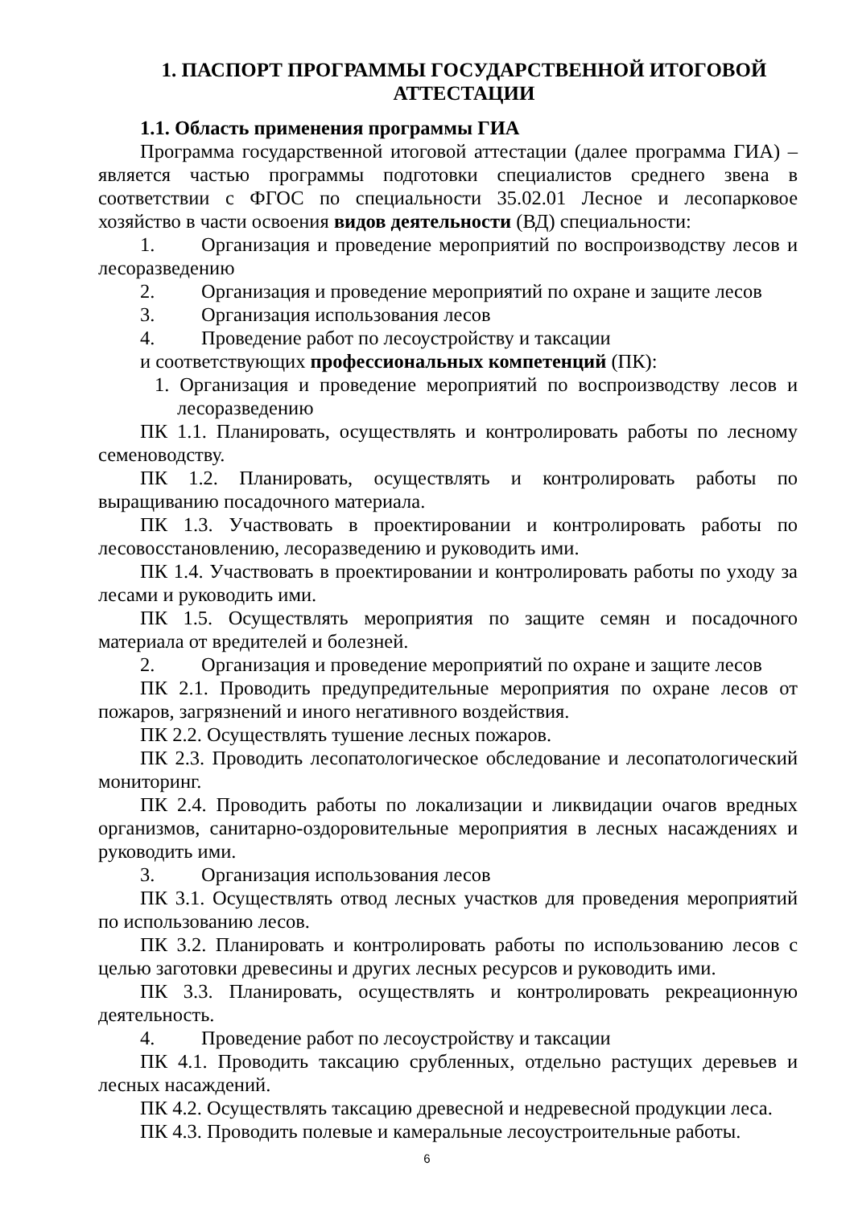1. ПАСПОРТ ПРОГРАММЫ ГОСУДАРСТВЕННОЙ ИТОГОВОЙ АТТЕСТАЦИИ
1.1. Область применения программы ГИА
Программа государственной итоговой аттестации (далее программа ГИА) – является частью программы подготовки специалистов среднего звена в соответствии с ФГОС по специальности 35.02.01 Лесное и лесопарковое хозяйство в части освоения видов деятельности (ВД) специальности:
1. Организация и проведение мероприятий по воспроизводству лесов и лесоразведению
2. Организация и проведение мероприятий по охране и защите лесов
3. Организация использования лесов
4. Проведение работ по лесоустройству и таксации
и соответствующих профессиональных компетенций (ПК):
1. Организация и проведение мероприятий по воспроизводству лесов и лесоразведению
ПК 1.1. Планировать, осуществлять и контролировать работы по лесному семеноводству.
ПК 1.2. Планировать, осуществлять и контролировать работы по выращиванию посадочного материала.
ПК 1.3. Участвовать в проектировании и контролировать работы по лесовосстановлению, лесоразведению и руководить ими.
ПК 1.4. Участвовать в проектировании и контролировать работы по уходу за лесами и руководить ими.
ПК 1.5. Осуществлять мероприятия по защите семян и посадочного материала от вредителей и болезней.
2. Организация и проведение мероприятий по охране и защите лесов
ПК 2.1. Проводить предупредительные мероприятия по охране лесов от пожаров, загрязнений и иного негативного воздействия.
ПК 2.2. Осуществлять тушение лесных пожаров.
ПК 2.3. Проводить лесопатологическое обследование и лесопатологический мониторинг.
ПК 2.4. Проводить работы по локализации и ликвидации очагов вредных организмов, санитарно-оздоровительные мероприятия в лесных насаждениях и руководить ими.
3. Организация использования лесов
ПК 3.1. Осуществлять отвод лесных участков для проведения мероприятий по использованию лесов.
ПК 3.2. Планировать и контролировать работы по использованию лесов с целью заготовки древесины и других лесных ресурсов и руководить ими.
ПК 3.3. Планировать, осуществлять и контролировать рекреационную деятельность.
4. Проведение работ по лесоустройству и таксации
ПК 4.1. Проводить таксацию срубленных, отдельно растущих деревьев и лесных насаждений.
ПК 4.2. Осуществлять таксацию древесной и недревесной продукции леса.
ПК 4.3. Проводить полевые и камеральные лесоустроительные работы.
6